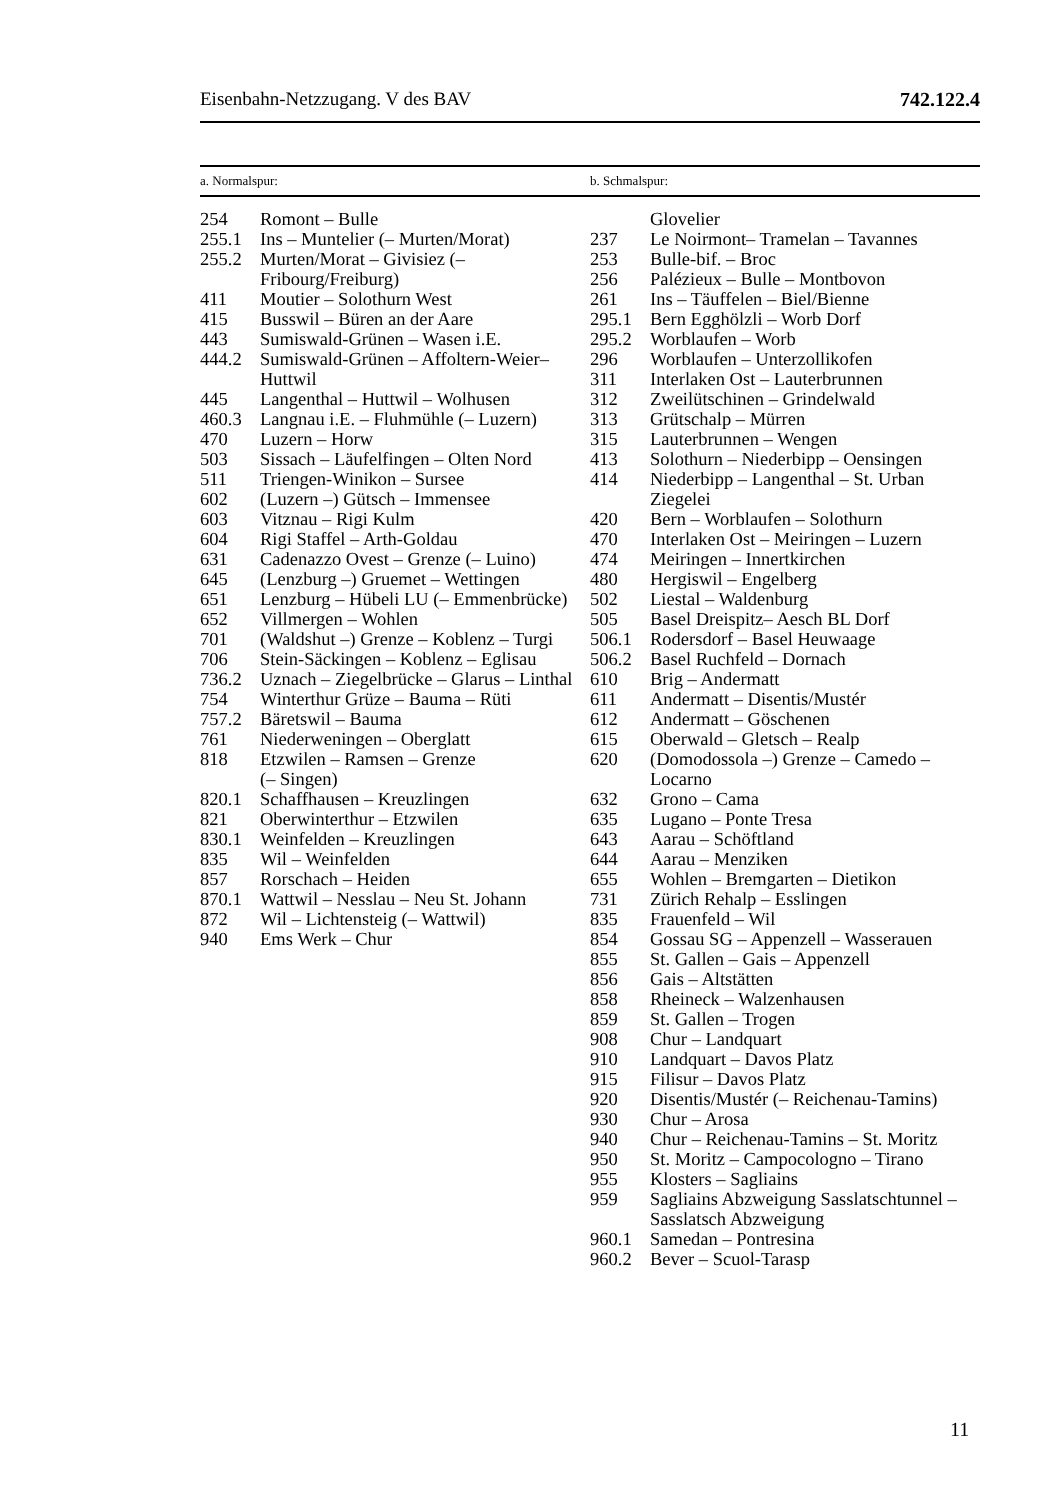Eisenbahn-Netzzugang. V des BAV 742.122.4
a. Normalspur: b. Schmalspur:
| 254 | Romont – Bulle |
| 255.1 | Ins – Muntelier (– Murten/Morat) |
| 255.2 | Murten/Morat – Givisiez (– Fribourg/Freiburg) |
| 411 | Moutier – Solothurn West |
| 415 | Busswil – Büren an der Aare |
| 443 | Sumiswald-Grünen – Wasen i.E. |
| 444.2 | Sumiswald-Grünen – Affoltern-Weier– Huttwil |
| 445 | Langenthal – Huttwil – Wolhusen |
| 460.3 | Langnau i.E. – Fluhmühle (– Luzern) |
| 470 | Luzern – Horw |
| 503 | Sissach – Läufelfingen – Olten Nord |
| 511 | Triengen-Winikon – Sursee |
| 602 | (Luzern –) Gütsch – Immensee |
| 603 | Vitznau – Rigi Kulm |
| 604 | Rigi Staffel – Arth-Goldau |
| 631 | Cadenazzo Ovest – Grenze (– Luino) |
| 645 | (Lenzburg –) Gruemet – Wettingen |
| 651 | Lenzburg – Hübeli LU (– Emmenbrücke) |
| 652 | Villmergen – Wohlen |
| 701 | (Waldshut –) Grenze – Koblenz – Turgi |
| 706 | Stein-Säckingen – Koblenz – Eglisau |
| 736.2 | Uznach – Ziegelbrücke – Glarus – Linthal |
| 754 | Winterthur Grüze – Bauma – Rüti |
| 757.2 | Bäretswil – Bauma |
| 761 | Niederweningen – Oberglatt |
| 818 | Etzwilen – Ramsen – Grenze (– Singen) |
| 820.1 | Schaffhausen – Kreuzlingen |
| 821 | Oberwinterthur – Etzwilen |
| 830.1 | Weinfelden – Kreuzlingen |
| 835 | Wil – Weinfelden |
| 857 | Rorschach – Heiden |
| 870.1 | Wattwil – Nesslau – Neu St. Johann |
| 872 | Wil – Lichtensteig (– Wattwil) |
| 940 | Ems Werk – Chur |
| | Glovelier |
| 237 | Le Noirmont– Tramelan – Tavannes |
| 253 | Bulle-bif. – Broc |
| 256 | Palézieux – Bulle – Montbovon |
| 261 | Ins – Täuffelen – Biel/Bienne |
| 295.1 | Bern Egghölzli – Worb Dorf |
| 295.2 | Worblaufen – Worb |
| 296 | Worblaufen – Unterzollikofen |
| 311 | Interlaken Ost – Lauterbrunnen |
| 312 | Zweilütschinen – Grindelwald |
| 313 | Grütschalp – Mürren |
| 315 | Lauterbrunnen – Wengen |
| 413 | Solothurn – Niederbipp – Oensingen |
| 414 | Niederbipp – Langenthal – St. Urban Ziegelei |
| 420 | Bern – Worblaufen – Solothurn |
| 470 | Interlaken Ost – Meiringen – Luzern |
| 474 | Meiringen – Innertkirchen |
| 480 | Hergiswil – Engelberg |
| 502 | Liestal – Waldenburg |
| 505 | Basel Dreispitz– Aesch BL Dorf |
| 506.1 | Rodersdorf – Basel Heuwaage |
| 506.2 | Basel Ruchfeld – Dornach |
| 610 | Brig – Andermatt |
| 611 | Andermatt – Disentis/Mustér |
| 612 | Andermatt – Göschenen |
| 615 | Oberwald – Gletsch – Realp |
| 620 | (Domodossola –) Grenze – Camedo – Locarno |
| 632 | Grono – Cama |
| 635 | Lugano – Ponte Tresa |
| 643 | Aarau – Schöftland |
| 644 | Aarau – Menziken |
| 655 | Wohlen – Bremgarten – Dietikon |
| 731 | Zürich Rehalp – Esslingen |
| 835 | Frauenfeld – Wil |
| 854 | Gossau SG – Appenzell – Wasserauen |
| 855 | St. Gallen – Gais – Appenzell |
| 856 | Gais – Altstätten |
| 858 | Rheineck – Walzenhausen |
| 859 | St. Gallen – Trogen |
| 908 | Chur – Landquart |
| 910 | Landquart – Davos Platz |
| 915 | Filisur – Davos Platz |
| 920 | Disentis/Mustér (– Reichenau-Tamins) |
| 930 | Chur – Arosa |
| 940 | Chur – Reichenau-Tamins – St. Moritz |
| 950 | St. Moritz – Campocologno – Tirano |
| 955 | Klosters – Sagliains |
| 959 | Sagliains Abzweigung Sasslatschtunnel – Sasslatsch Abzweigung |
| 960.1 | Samedan – Pontresina |
| 960.2 | Bever – Scuol-Tarasp |
11